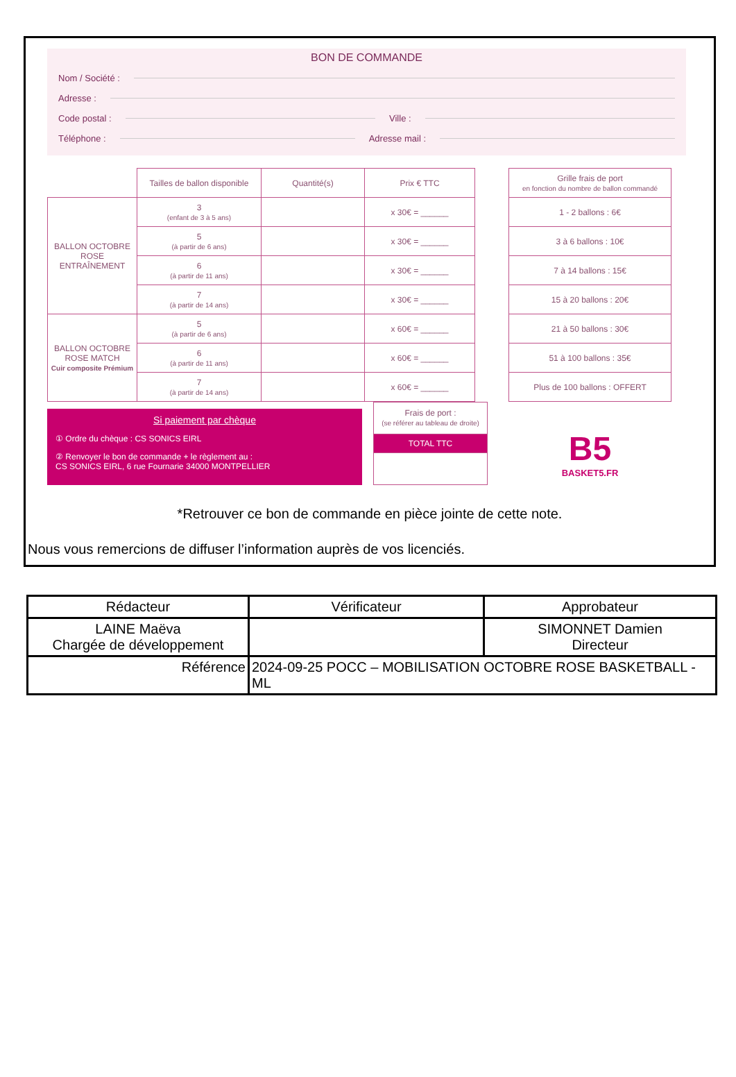BON DE COMMANDE
Nom / Société :
Adresse :
Code postal : Ville :
Téléphone : Adresse mail :
| | Tailles de ballon disponible | Quantité(s) | Prix € TTC |
| BALLON OCTOBRE ROSE ENTRAÎNEMENT | 3 (enfant de 3 à 5 ans) | | x 30€ = ______ |
| | 5 (à partir de 6 ans) | | x 30€ = ______ |
| | 6 (à partir de 11 ans) | | x 30€ = ______ |
| | 7 (à partir de 14 ans) | | x 30€ = ______ |
| BALLON OCTOBRE ROSE MATCH Cuir composite Prémium | 5 (à partir de 6 ans) | | x 60€ = ______ |
| | 6 (à partir de 11 ans) | | x 60€ = ______ |
| | 7 (à partir de 14 ans) | | x 60€ = ______ |
Si paiement par chèque
① Ordre du chèque : CS SONICS EIRL
② Renvoyer le bon de commande + le règlement au :
CS SONICS EIRL, 6 rue Fournarie 34000 MONTPELLIER
| Frais de port : (se référer au tableau de droite) |
| TOTAL TTC |
| Grille frais de port en fonction du nombre de ballon commandé |
| --- |
| 1 - 2 ballons : 6€ |
| 3 à 6 ballons : 10€ |
| 7 à 14 ballons : 15€ |
| 15 à 20 ballons : 20€ |
| 21 à 50 ballons : 30€ |
| 51 à 100 ballons : 35€ |
| Plus de 100 ballons : OFFERT |
B5
BASKET5.FR
*Retrouver ce bon de commande en pièce jointe de cette note.
Nous vous remercions de diffuser l’information auprès de vos licenciés.
| Rédacteur | Vérificateur | Approbateur |
| LAINE Maëva Chargée de développement | | SIMONNET Damien Directeur |
| Référence | 2024-09-25 POCC – MOBILISATION OCTOBRE ROSE BASKETBALL - ML | |